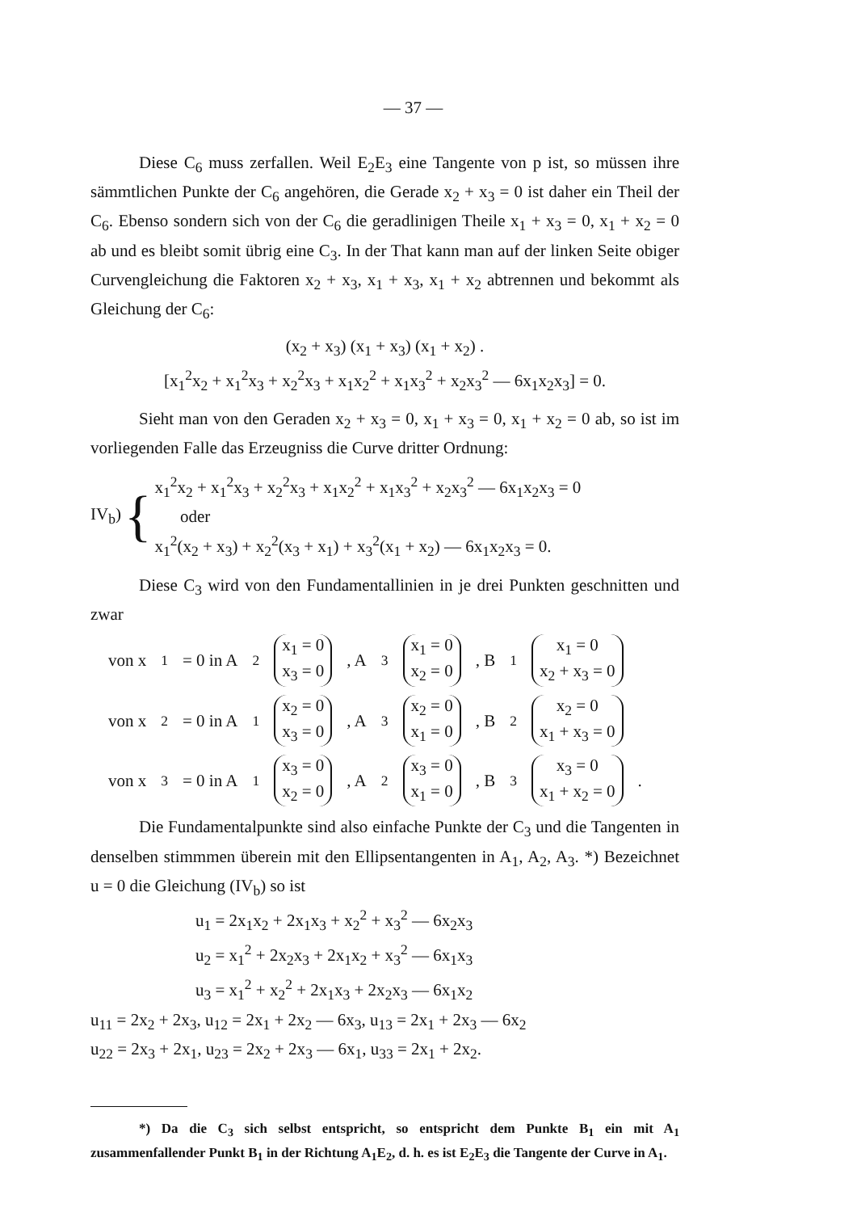— 37 —
Diese C<sub>6</sub> muss zerfallen. Weil E<sub>2</sub>E<sub>3</sub> eine Tangente von p ist, so müssen ihre sämmtlichen Punkte der C<sub>6</sub> angehören, die Gerade x<sub>2</sub> + x<sub>3</sub> = 0 ist daher ein Theil der C<sub>6</sub>. Ebenso sondern sich von der C<sub>6</sub> die geradlinigen Theile x<sub>1</sub> + x<sub>3</sub> = 0, x<sub>1</sub> + x<sub>2</sub> = 0 ab und es bleibt somit übrig eine C<sub>3</sub>. In der That kann man auf der linken Seite obiger Curvengleichung die Faktoren x<sub>2</sub> + x<sub>3</sub>, x<sub>1</sub> + x<sub>3</sub>, x<sub>1</sub> + x<sub>2</sub> abtrennen und bekommt als Gleichung der C<sub>6</sub>:
(x<sub>2</sub> + x<sub>3</sub>) (x<sub>1</sub> + x<sub>3</sub>) (x<sub>1</sub> + x<sub>2</sub>) .
[x<sub>1</sub><sup>2</sup>x<sub>2</sub> + x<sub>1</sub><sup>2</sup>x<sub>3</sub> + x<sub>2</sub><sup>2</sup>x<sub>3</sub> + x<sub>1</sub>x<sub>2</sub><sup>2</sup> + x<sub>1</sub>x<sub>3</sub><sup>2</sup> + x<sub>2</sub>x<sub>3</sub><sup>2</sup> — 6x<sub>1</sub>x<sub>2</sub>x<sub>3</sub>] = 0.
Sieht man von den Geraden x<sub>2</sub> + x<sub>3</sub> = 0, x<sub>1</sub> + x<sub>3</sub> = 0, x<sub>1</sub> + x<sub>2</sub> = 0 ab, so ist im vorliegenden Falle das Erzeugniss die Curve dritter Ordnung:
IV<sub>b</sub>) {
x<sub>1</sub><sup>2</sup>x<sub>2</sub> + x<sub>1</sub><sup>2</sup>x<sub>3</sub> + x<sub>2</sub><sup>2</sup>x<sub>3</sub> + x<sub>1</sub>x<sub>2</sub><sup>2</sup> + x<sub>1</sub>x<sub>3</sub><sup>2</sup> + x<sub>2</sub>x<sub>3</sub><sup>2</sup> — 6x<sub>1</sub>x<sub>2</sub>x<sub>3</sub> = 0
oder
x<sub>1</sub><sup>2</sup>(x<sub>2</sub> + x<sub>3</sub>) + x<sub>2</sub><sup>2</sup>(x<sub>3</sub> + x<sub>1</sub>) + x<sub>3</sub><sup>2</sup>(x<sub>1</sub> + x<sub>2</sub>) — 6x<sub>1</sub>x<sub>2</sub>x<sub>3</sub> = 0.
Diese C<sub>3</sub> wird von den Fundamentallinien in je drei Punkten geschnitten und zwar
von x<sub>1</sub> = 0 in A<sub>2</sub> x<sub>1</sub> = 0
x<sub>3</sub> = 0, A<sub>3</sub> x<sub>1</sub> = 0
x<sub>2</sub> = 0, B<sub>1</sub> x<sub>1</sub> = 0
x<sub>2</sub> + x<sub>3</sub> = 0
von x<sub>2</sub> = 0 in A<sub>1</sub> x<sub>2</sub> = 0
x<sub>3</sub> = 0, A<sub>3</sub> x<sub>2</sub> = 0
x<sub>1</sub> = 0, B<sub>2</sub> x<sub>2</sub> = 0
x<sub>1</sub> + x<sub>3</sub> = 0
von x<sub>3</sub> = 0 in A<sub>1</sub> x<sub>3</sub> = 0
x<sub>2</sub> = 0, A<sub>2</sub> x<sub>3</sub> = 0
x<sub>1</sub> = 0, B<sub>3</sub> x<sub>3</sub> = 0
x<sub>1</sub> + x<sub>2</sub> = 0 .
Die Fundamentalpunkte sind also einfache Punkte der C<sub>3</sub> und die Tangenten in denselben stimmmen überein mit den Ellipsentangenten in A<sub>1</sub>, A<sub>2</sub>, A<sub>3</sub>. *) Bezeichnet u = 0 die Gleichung (IV<sub>b</sub>) so ist
u<sub>1</sub> = 2x<sub>1</sub>x<sub>2</sub> + 2x<sub>1</sub>x<sub>3</sub> + x<sub>2</sub><sup>2</sup> + x<sub>3</sub><sup>2</sup> — 6x<sub>2</sub>x<sub>3</sub>
u<sub>2</sub> = x<sub>1</sub><sup>2</sup> + 2x<sub>2</sub>x<sub>3</sub> + 2x<sub>1</sub>x<sub>2</sub> + x<sub>3</sub><sup>2</sup> — 6x<sub>1</sub>x<sub>3</sub>
u<sub>3</sub> = x<sub>1</sub><sup>2</sup> + x<sub>2</sub><sup>2</sup> + 2x<sub>1</sub>x<sub>3</sub> + 2x<sub>2</sub>x<sub>3</sub> — 6x<sub>1</sub>x<sub>2</sub>
u<sub>11</sub> = 2x<sub>2</sub> + 2x<sub>3</sub>, u<sub>12</sub> = 2x<sub>1</sub> + 2x<sub>2</sub> — 6x<sub>3</sub>, u<sub>13</sub> = 2x<sub>1</sub> + 2x<sub>3</sub> — 6x<sub>2</sub>
u<sub>22</sub> = 2x<sub>3</sub> + 2x<sub>1</sub>, u<sub>23</sub> = 2x<sub>2</sub> + 2x<sub>3</sub> — 6x<sub>1</sub>, u<sub>33</sub> = 2x<sub>1</sub> + 2x<sub>2</sub>.
*) Da die C<sub>3</sub> sich selbst entspricht, so entspricht dem Punkte B<sub>1</sub> ein mit A<sub>1</sub> zusammenfallender Punkt B<sub>1</sub> in der Richtung A<sub>1</sub>E<sub>2</sub>, d. h. es ist E<sub>2</sub>E<sub>3</sub> die Tangente der Curve in A<sub>1</sub>.